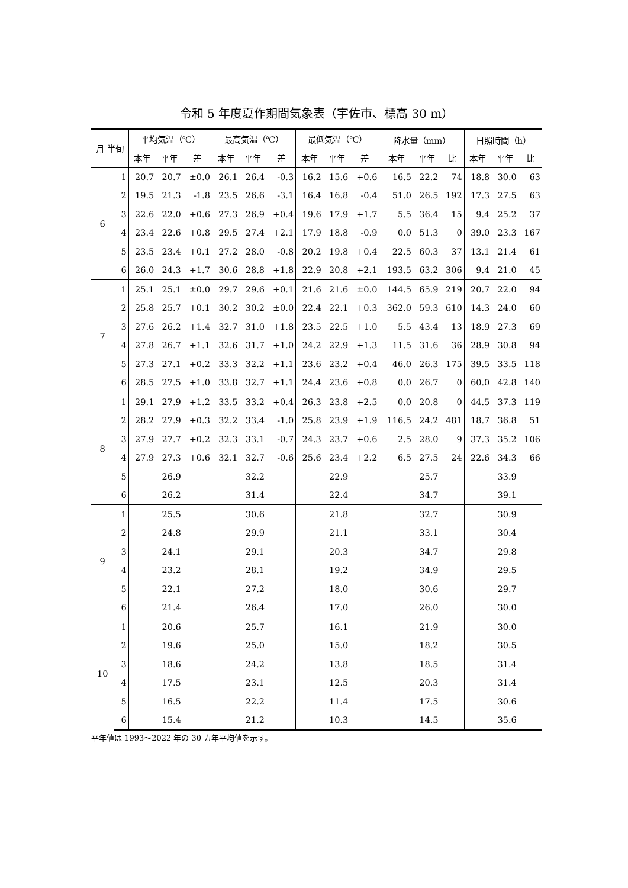令和 5 年度夏作期間気象表（宇佐市、標高 30 m）
| 月 半旬 | | 平均気温（℃） | | | 最高気温（℃） | | | 最低気温（℃） | | | 降水量（mm） | | | 日照時間（h） | | |
| --- | --- | --- | --- | --- | --- | --- | --- | --- | --- | --- | --- | --- | --- | --- | --- | --- |
| | | 本年 | 平年 | 差 | 本年 | 平年 | 差 | 本年 | 平年 | 差 | 本年 | 平年 | 比 | 本年 | 平年 | 比 |
| 6 | 1 | 20.7 | 20.7 | ±0.0 | 26.1 | 26.4 | -0.3 | 16.2 | 15.6 | +0.6 | 16.5 | 22.2 | 74 | 18.8 | 30.0 | 63 |
| | 2 | 19.5 | 21.3 | -1.8 | 23.5 | 26.6 | -3.1 | 16.4 | 16.8 | -0.4 | 51.0 | 26.5 | 192 | 17.3 | 27.5 | 63 |
| | 3 | 22.6 | 22.0 | +0.6 | 27.3 | 26.9 | +0.4 | 19.6 | 17.9 | +1.7 | 5.5 | 36.4 | 15 | 9.4 | 25.2 | 37 |
| | 4 | 23.4 | 22.6 | +0.8 | 29.5 | 27.4 | +2.1 | 17.9 | 18.8 | -0.9 | 0.0 | 51.3 | 0 | 39.0 | 23.3 | 167 |
| | 5 | 23.5 | 23.4 | +0.1 | 27.2 | 28.0 | -0.8 | 20.2 | 19.8 | +0.4 | 22.5 | 60.3 | 37 | 13.1 | 21.4 | 61 |
| | 6 | 26.0 | 24.3 | +1.7 | 30.6 | 28.8 | +1.8 | 22.9 | 20.8 | +2.1 | 193.5 | 63.2 | 306 | 9.4 | 21.0 | 45 |
| 7 | 1 | 25.1 | 25.1 | ±0.0 | 29.7 | 29.6 | +0.1 | 21.6 | 21.6 | ±0.0 | 144.5 | 65.9 | 219 | 20.7 | 22.0 | 94 |
| | 2 | 25.8 | 25.7 | +0.1 | 30.2 | 30.2 | ±0.0 | 22.4 | 22.1 | +0.3 | 362.0 | 59.3 | 610 | 14.3 | 24.0 | 60 |
| | 3 | 27.6 | 26.2 | +1.4 | 32.7 | 31.0 | +1.8 | 23.5 | 22.5 | +1.0 | 5.5 | 43.4 | 13 | 18.9 | 27.3 | 69 |
| | 4 | 27.8 | 26.7 | +1.1 | 32.6 | 31.7 | +1.0 | 24.2 | 22.9 | +1.3 | 11.5 | 31.6 | 36 | 28.9 | 30.8 | 94 |
| | 5 | 27.3 | 27.1 | +0.2 | 33.3 | 32.2 | +1.1 | 23.6 | 23.2 | +0.4 | 46.0 | 26.3 | 175 | 39.5 | 33.5 | 118 |
| | 6 | 28.5 | 27.5 | +1.0 | 33.8 | 32.7 | +1.1 | 24.4 | 23.6 | +0.8 | 0.0 | 26.7 | 0 | 60.0 | 42.8 | 140 |
| 8 | 1 | 29.1 | 27.9 | +1.2 | 33.5 | 33.2 | +0.4 | 26.3 | 23.8 | +2.5 | 0.0 | 20.8 | 0 | 44.5 | 37.3 | 119 |
| | 2 | 28.2 | 27.9 | +0.3 | 32.2 | 33.4 | -1.0 | 25.8 | 23.9 | +1.9 | 116.5 | 24.2 | 481 | 18.7 | 36.8 | 51 |
| | 3 | 27.9 | 27.7 | +0.2 | 32.3 | 33.1 | -0.7 | 24.3 | 23.7 | +0.6 | 2.5 | 28.0 | 9 | 37.3 | 35.2 | 106 |
| | 4 | 27.9 | 27.3 | +0.6 | 32.1 | 32.7 | -0.6 | 25.6 | 23.4 | +2.2 | 6.5 | 27.5 | 24 | 22.6 | 34.3 | 66 |
| | 5 | | 26.9 | | | 32.2 | | | 22.9 | | | 25.7 | | | 33.9 | |
| | 6 | | 26.2 | | | 31.4 | | | 22.4 | | | 34.7 | | | 39.1 | |
| 9 | 1 | | 25.5 | | | 30.6 | | | 21.8 | | | 32.7 | | | 30.9 | |
| | 2 | | 24.8 | | | 29.9 | | | 21.1 | | | 33.1 | | | 30.4 | |
| | 3 | | 24.1 | | | 29.1 | | | 20.3 | | | 34.7 | | | 29.8 | |
| | 4 | | 23.2 | | | 28.1 | | | 19.2 | | | 34.9 | | | 29.5 | |
| | 5 | | 22.1 | | | 27.2 | | | 18.0 | | | 30.6 | | | 29.7 | |
| | 6 | | 21.4 | | | 26.4 | | | 17.0 | | | 26.0 | | | 30.0 | |
| 10 | 1 | | 20.6 | | | 25.7 | | | 16.1 | | | 21.9 | | | 30.0 | |
| | 2 | | 19.6 | | | 25.0 | | | 15.0 | | | 18.2 | | | 30.5 | |
| | 3 | | 18.6 | | | 24.2 | | | 13.8 | | | 18.5 | | | 31.4 | |
| | 4 | | 17.5 | | | 23.1 | | | 12.5 | | | 20.3 | | | 31.4 | |
| | 5 | | 16.5 | | | 22.2 | | | 11.4 | | | 17.5 | | | 30.6 | |
| | 6 | | 15.4 | | | 21.2 | | | 10.3 | | | 14.5 | | | 35.6 | |
平年値は 1993～2022 年の 30 カ年平均値を示す。